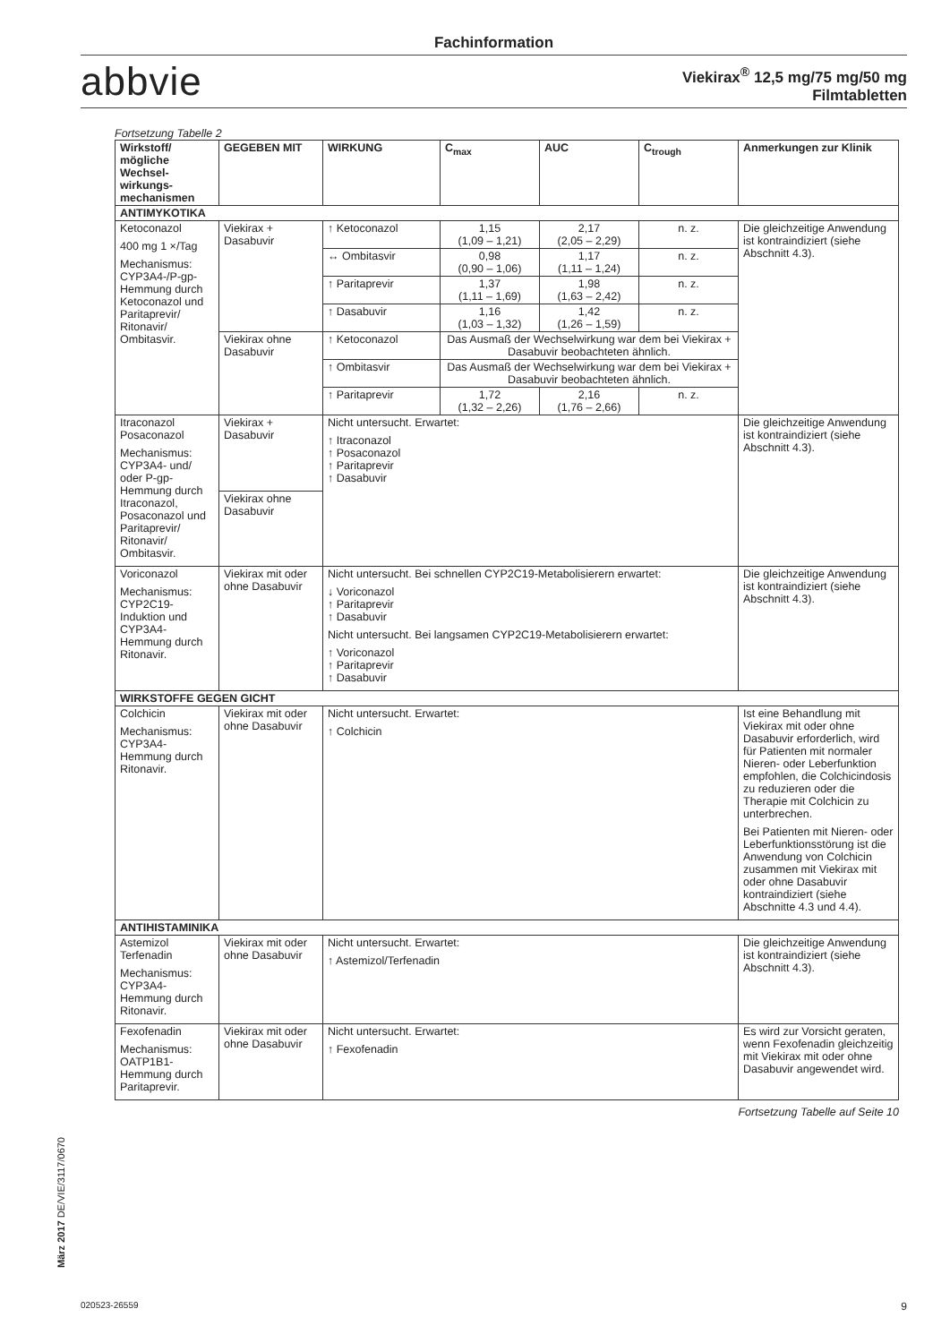Fachinformation
abbvie
Viekirax<sup>®</sup> 12,5 mg/75 mg/50 mg
Filmtabletten
Fortsetzung Tabelle 2
| Wirkstoff/ mögliche Wechsel- wirkungs- mechanismen | GEGEBEN MIT | WIRKUNG | C<sub>max</sub> | AUC | C<sub>trough</sub> | Anmerkungen zur Klinik |
| --- | --- | --- | --- | --- | --- | --- |
| ANTIMYKOTIKA | | | | | | |
| Ketoconazol 400 mg 1 ×/Tag Mechanismus: CYP3A4-/P-gp-Hemmung durch Ketoconazol und Paritaprevir/ Ritonavir/ Ombitasvir. | Viekirax + Dasabuvir | ↑ Ketoconazol | 1,15 (1,09 – 1,21) | 2,17 (2,05 – 2,29) | n. z. | Die gleichzeitige Anwendung ist kontraindiziert (siehe Abschnitt 4.3). |
| | | ↔ Ombitasvir | 0,98 (0,90 – 1,06) | 1,17 (1,11 – 1,24) | n. z. | |
| | | ↑ Paritaprevir | 1,37 (1,11 – 1,69) | 1,98 (1,63 – 2,42) | n. z. | |
| | | ↑ Dasabuvir | 1,16 (1,03 – 1,32) | 1,42 (1,26 – 1,59) | n. z. | |
| | Viekirax ohne Dasabuvir | ↑ Ketoconazol | Das Ausmaß der Wechselwirkung war dem bei Viekirax + Dasabuvir beobachteten ähnlich. | | | |
| | | ↑ Ombitasvir | Das Ausmaß der Wechselwirkung war dem bei Viekirax + Dasabuvir beobachteten ähnlich. | | | |
| | | ↑ Paritaprevir | 1,72 (1,32 – 2,26) | 2,16 (1,76 – 2,66) | n. z. | |
| Itraconazol Posaconazol Mechanismus: CYP3A4- und/ oder P-gp-Hemmung durch Itraconazol, Posaconazol und Paritaprevir/ Ritonavir/ Ombitasvir. | Viekirax + Dasabuvir | Nicht untersucht. Erwartet: ↑ Itraconazol ↑ Posaconazol ↑ Paritaprevir ↑ Dasabuvir | | | | Die gleichzeitige Anwendung ist kontraindiziert (siehe Abschnitt 4.3). |
| | Viekirax ohne Dasabuvir | | | | | |
| Voriconazol Mechanismus: CYP2C19-Induktion und CYP3A4-Hemmung durch Ritonavir. | Viekirax mit oder ohne Dasabuvir | Nicht untersucht. Bei schnellen CYP2C19-Metabolisierern erwartet: ↓ Voriconazol ↑ Paritaprevir ↑ Dasabuvir Nicht untersucht. Bei langsamen CYP2C19-Metabolisierern erwartet: ↑ Voriconazol ↑ Paritaprevir ↑ Dasabuvir | | | | Die gleichzeitige Anwendung ist kontraindiziert (siehe Abschnitt 4.3). |
| WIRKSTOFFE GEGEN GICHT | | | | | | |
| Colchicin Mechanismus: CYP3A4-Hemmung durch Ritonavir. | Viekirax mit oder ohne Dasabuvir | Nicht untersucht. Erwartet: ↑ Colchicin | | | | Ist eine Behandlung mit Viekirax mit oder ohne Dasabuvir erforderlich, wird für Patienten mit normaler Nieren- oder Leberfunktion empfohlen, die Colchicindosis zu reduzieren oder die Therapie mit Colchicin zu unterbrechen. Bei Patienten mit Nieren- oder Leberfunktionsstörung ist die Anwendung von Colchicin zusammen mit Viekirax mit oder ohne Dasabuvir kontraindiziert (siehe Abschnitte 4.3 und 4.4). |
| ANTIHISTAMINIKA | | | | | | |
| Astemizol Terfenadin Mechanismus: CYP3A4-Hemmung durch Ritonavir. | Viekirax mit oder ohne Dasabuvir | Nicht untersucht. Erwartet: ↑ Astemizol/Terfenadin | | | | Die gleichzeitige Anwendung ist kontraindiziert (siehe Abschnitt 4.3). |
| Fexofenadin Mechanismus: OATP1B1-Hemmung durch Paritaprevir. | Viekirax mit oder ohne Dasabuvir | Nicht untersucht. Erwartet: ↑ Fexofenadin | | | | Es wird zur Vorsicht geraten, wenn Fexofenadin gleichzeitig mit Viekirax mit oder ohne Dasabuvir angewendet wird. |
Fortsetzung Tabelle auf Seite 10
März 2017 DE/VIE/3117/0670
020523-26559 9